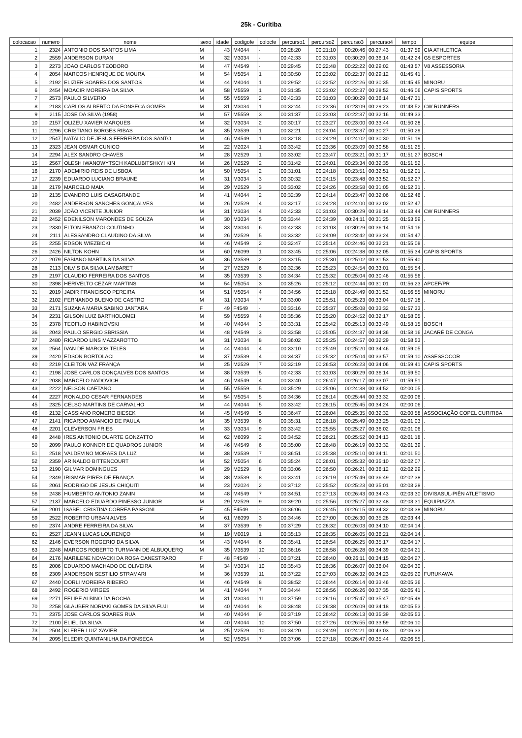25k - Curitiba
| colocacao | numero | nome | sexo | idade | codigofe | colocfe | percurso1 | percurso2 | percurso3 | percurso4 | tempo | equipe |
| --- | --- | --- | --- | --- | --- | --- | --- | --- | --- | --- | --- | --- |
| 1 | 2324 | ANTONIO DOS SANTOS LIMA | M | 43 | M4044 | - | 00:28:20 | 00:21:10 | 00:20:46 | 00:27:43 | 01:37:59 | CIA ATHLETICA |
| 2 | 2559 | ANDERSON DURAN | M | 32 | M3034 | - | 00:42:33 | 00:31:03 | 00:30:29 | 00:36:14 | 01:42:24 | G5 ESPORTES |
| 3 | 2273 | JOAO CARLOS TEODORO | M | 47 | M4549 | - | 00:29:45 | 00:22:48 | 00:22:22 | 00:29:02 | 01:43:57 | V8 ASSESSORIA |
| 4 | 2054 | MARCOS HENRIQUE DE MOURA | M | 54 | M5054 | 1 | 00:30:50 | 00:23:02 | 00:22:37 | 00:29:12 | 01:45:41 | . |
| 5 | 2192 | ELIZIER SOARES DOS SANTOS | M | 44 | M4044 | 1 | 00:29:52 | 00:22:52 | 00:22:26 | 00:30:35 | 01:45:45 | MINORU |
| 6 | 2454 | MOACIR MOREIRA DA SILVA | M | 58 | M5559 | 1 | 00:31:35 | 00:23:02 | 00:22:37 | 00:28:52 | 01:46:06 | CAPIS SPORTS |
| 7 | 2573 | PAULO SILVERIO | M | 55 | M5559 | 2 | 00:42:33 | 00:31:03 | 00:30:29 | 00:36:14 | 01:47:31 | . |
| 8 | 2183 | CARLOS ALBERTO DA FONSECA GOMES | M | 31 | M3034 | 1 | 00:32:44 | 00:23:36 | 00:23:09 | 00:29:23 | 01:48:52 | CW RUNNERS |
| 9 | 2115 | JOSE DA SILVA (1958) | M | 57 | M5559 | 3 | 00:31:37 | 00:23:03 | 00:22:37 | 00:32:16 | 01:49:33 | . |
| 10 | 2157 | OLIZEU XAVIER MARQUES | M | 32 | M3034 | 2 | 00:30:17 | 00:23:27 | 00:23:00 | 00:33:44 | 01:50:28 | . |
| 11 | 2296 | CRISTIANO BORGES RIBAS | M | 35 | M3539 | 1 | 00:32:21 | 00:24:04 | 00:23:37 | 00:30:27 | 01:50:29 | . |
| 12 | 2547 | NATALIO DE JESUS FERREIRA DOS SANTO | M | 46 | M4549 | 1 | 00:32:18 | 00:24:29 | 00:24:02 | 00:30:30 | 01:51:19 | . |
| 13 | 2323 | JEAN OSMAR CUNICO | M | 22 | M2024 | 1 | 00:33:42 | 00:23:36 | 00:23:09 | 00:30:58 | 01:51:25 | . |
| 14 | 2294 | ALEX SANDRO CHAVES | M | 28 | M2529 | 1 | 00:33:02 | 00:23:47 | 00:23:21 | 00:31:17 | 01:51:27 | BOSCH |
| 15 | 2567 | OLESH IWANOWYTSCH KADLUBITSHKYI KIN | M | 26 | M2529 | 2 | 00:31:42 | 00:24:01 | 00:23:34 | 00:32:35 | 01:51:52 | . |
| 16 | 2170 | ADEMIRIO REIS DE LISBOA | M | 50 | M5054 | 2 | 00:31:01 | 00:24:18 | 00:23:51 | 00:32:51 | 01:52:01 | . |
| 17 | 2239 | EDUARDO LUCIANO BRAUNE | M | 31 | M3034 | 3 | 00:30:32 | 00:24:15 | 00:23:48 | 00:33:52 | 01:52:27 | . |
| 18 | 2179 | MARCELO MAIA | M | 29 | M2529 | 3 | 00:33:02 | 00:24:26 | 00:23:58 | 00:31:05 | 01:52:31 | . |
| 19 | 2135 | EVANDRO LUIS CASAGRANDE | M | 41 | M4044 | 2 | 00:32:39 | 00:24:14 | 00:23:47 | 00:32:06 | 01:52:46 | . |
| 20 | 2482 | ANDERSON SANCHES GONÇALVES | M | 26 | M2529 | 4 | 00:32:17 | 00:24:28 | 00:24:00 | 00:32:02 | 01:52:47 | . |
| 21 | 2039 | JOÃO VICENTE JUNIOR | M | 31 | M3034 | 4 | 00:42:33 | 00:31:03 | 00:30:29 | 00:36:14 | 01:53:44 | CW RUNNERS |
| 22 | 2452 | EDENILSON MARONDES DE SOUZA | M | 30 | M3034 | 5 | 00:33:44 | 00:24:39 | 00:24:11 | 00:31:25 | 01:53:59 | . |
| 23 | 2330 | ELTON FRANZOI COUTINHO | M | 33 | M3034 | 6 | 00:42:33 | 00:31:03 | 00:30:29 | 00:36:14 | 01:54:16 | . |
| 24 | 2111 | ALESSANDRO CLAUDINO DA SILVA | M | 26 | M2529 | 5 | 00:33:32 | 00:24:09 | 00:23:42 | 00:33:24 | 01:54:47 | . |
| 25 | 2255 | EDSON WIEZBICKI | M | 46 | M4549 | 2 | 00:32:47 | 00:25:14 | 00:24:46 | 00:32:21 | 01:55:08 | . |
| 26 | 2426 | NILTON KOHN | M | 60 | M6099 | 1 | 00:33:45 | 00:25:06 | 00:24:38 | 00:32:05 | 01:55:34 | CAPIS SPORTS |
| 27 | 2079 | FABIANO MARTINS DA SILVA | M | 36 | M3539 | 2 | 00:33:15 | 00:25:30 | 00:25:02 | 00:31:53 | 01:55:40 | . |
| 28 | 2113 | DILVIS DA SILVA LAMBARET | M | 27 | M2529 | 6 | 00:32:36 | 00:25:23 | 00:24:54 | 00:33:01 | 01:55:54 | . |
| 29 | 2197 | CLAUDIO FERREIRA DOS SANTOS | M | 35 | M3539 | 3 | 00:34:34 | 00:25:32 | 00:25:04 | 00:30:46 | 01:55:56 | . |
| 30 | 2398 | HERIVELTO CEZAR MARTINS | M | 54 | M5054 | 3 | 00:35:26 | 00:25:12 | 00:24:44 | 00:31:01 | 01:56:23 | APCEF/PR |
| 31 | 2019 | JADIR FRANCISCO PEREIRA | M | 51 | M5054 | 4 | 00:34:56 | 00:25:18 | 00:24:49 | 00:31:52 | 01:56:55 | MINORU |
| 32 | 2102 | FERNANDO BUENO DE CASTRO | M | 31 | M3034 | 7 | 00:33:00 | 00:25:51 | 00:25:23 | 00:33:04 | 01:57:18 | . |
| 33 | 2171 | SUZANA MARIA SABINO JANTARA | F | 49 | F4549 | - | 00:33:16 | 00:25:37 | 00:25:08 | 00:33:32 | 01:57:33 | . |
| 34 | 2231 | GILSON LUIZ BARTHOLOMEI | M | 59 | M5559 | 4 | 00:35:36 | 00:25:20 | 00:24:52 | 00:32:17 | 01:58:05 | . |
| 35 | 2378 | TEOFILO HABINOVSKI | M | 40 | M4044 | 3 | 00:33:31 | 00:25:42 | 00:25:13 | 00:33:49 | 01:58:15 | BOSCH |
| 36 | 2043 | PAULO SERGIO SBRISSIA | M | 48 | M4549 | 3 | 00:33:58 | 00:25:05 | 00:24:37 | 00:34:36 | 01:58:16 | JACARÉ DE CONGA |
| 37 | 2480 | RICARDO LINS MAZZAROTTO | M | 31 | M3034 | 8 | 00:36:02 | 00:25:25 | 00:24:57 | 00:32:29 | 01:58:53 | . |
| 38 | 2564 | IVAN DE MARCOS TELES | M | 44 | M4044 | 4 | 00:33:10 | 00:25:49 | 00:25:20 | 00:34:46 | 01:59:05 | . |
| 39 | 2420 | EDSON BORTOLACI | M | 37 | M3539 | 4 | 00:34:37 | 00:25:32 | 00:25:04 | 00:33:57 | 01:59:10 | ASSESSOCOR |
| 40 | 2219 | CLEITON VAZ FRANÇA | M | 25 | M2529 | 7 | 00:32:19 | 00:26:53 | 00:26:23 | 00:34:06 | 01:59:41 | CAPIS SPORTS |
| 41 | 2198 | JOSE CARLOS GONÇALVES DOS SANTOS | M | 38 | M3539 | 5 | 00:42:33 | 00:31:03 | 00:30:29 | 00:36:14 | 01:59:50 | . |
| 42 | 2038 | MARCELO NADOVICH | M | 46 | M4549 | 4 | 00:33:40 | 00:26:47 | 00:26:17 | 00:33:07 | 01:59:51 | . |
| 43 | 2222 | NELSON CAETANO | M | 55 | M5559 | 5 | 00:35:29 | 00:25:06 | 00:24:38 | 00:34:52 | 02:00:05 | . |
| 44 | 2227 | RONALDO CESAR FERNANDES | M | 54 | M5054 | 5 | 00:34:36 | 00:26:14 | 00:25:44 | 00:33:32 | 02:00:06 | . |
| 45 | 2325 | CELSO MARTINS DE CARVALHO | M | 44 | M4044 | 5 | 00:33:42 | 00:26:15 | 00:25:45 | 00:34:24 | 02:00:06 | . |
| 46 | 2132 | CASSIANO ROMERO BIESEK | M | 45 | M4549 | 5 | 00:36:47 | 00:26:04 | 00:25:35 | 00:32:32 | 02:00:58 | ASSOCIAÇÃO COPEL CURITIBA |
| 47 | 2141 | RICARDO AMANCIO DE PAULA | M | 35 | M3539 | 6 | 00:35:31 | 00:26:18 | 00:25:49 | 00:33:25 | 02:01:03 | . |
| 48 | 2201 | CLEVERSON FRIES | M | 33 | M3034 | 9 | 00:33:42 | 00:25:55 | 00:25:27 | 00:36:02 | 02:01:06 | . |
| 49 | 2448 | IRES ANTONIO DUARTE GONZATTO | M | 62 | M6099 | 2 | 00:34:52 | 00:26:21 | 00:25:52 | 00:34:13 | 02:01:18 | . |
| 50 | 2099 | PAULO KONNOR DE QUADROS JUNIOR | M | 46 | M4549 | 6 | 00:35:00 | 00:26:48 | 00:26:19 | 00:33:32 | 02:01:39 | . |
| 51 | 2518 | VALDEVINO MORAES DA LUZ | M | 38 | M3539 | 7 | 00:36:51 | 00:25:38 | 00:25:10 | 00:34:11 | 02:01:50 | . |
| 52 | 2359 | ARINALDO BITTENCOURT | M | 52 | M5054 | 6 | 00:35:24 | 00:26:01 | 00:25:32 | 00:35:10 | 02:02:07 | . |
| 53 | 2190 | GILMAR DOMINGUES | M | 29 | M2529 | 8 | 00:33:06 | 00:26:50 | 00:26:21 | 00:36:12 | 02:02:29 | . |
| 54 | 2349 | IRISMAR PIRES DE FRANÇA | M | 38 | M3539 | 8 | 00:33:41 | 00:26:19 | 00:25:49 | 00:36:49 | 02:02:38 | . |
| 55 | 2061 | RODRIGO DE JESUS CHIQUITI | M | 23 | M2024 | 2 | 00:37:12 | 00:25:52 | 00:25:23 | 00:35:01 | 02:03:28 | . |
| 56 | 2438 | HUMBERTO ANTONIO ZANIN | M | 48 | M4549 | 7 | 00:34:51 | 00:27:13 | 00:26:43 | 00:34:43 | 02:03:30 | DIVISASUL-PIÊN ATLETISMO |
| 57 | 2137 | MARCELO EDUARDO PINESSO JUNIOR | M | 29 | M2529 | 9 | 00:39:20 | 00:25:56 | 00:25:27 | 00:32:48 | 02:03:31 | EQUIPIAZZA |
| 58 | 2001 | ISABEL CRISTINA CORREA PASSONI | F | 45 | F4549 | - | 00:36:06 | 00:26:45 | 00:26:15 | 00:34:32 | 02:03:38 | MINORU |
| 59 | 2522 | ROBERTO URBAN ALVES | M | 61 | M6099 | 3 | 00:34:46 | 00:27:00 | 00:26:30 | 00:35:28 | 02:03:44 | . |
| 60 | 2374 | ANDRE FERREIRA DA SILVA | M | 37 | M3539 | 9 | 00:37:29 | 00:26:32 | 00:26:03 | 00:34:10 | 02:04:14 | . |
| 61 | 2527 | JEANN LUCAS LOURENÇO | M | 19 | M0019 | 1 | 00:35:13 | 00:26:35 | 00:26:05 | 00:36:21 | 02:04:14 | . |
| 62 | 2146 | EVERSON ROGERIO DA SILVA | M | 43 | M4044 | 6 | 00:35:41 | 00:26:54 | 00:26:25 | 00:35:17 | 02:04:17 | . |
| 63 | 2248 | MARCOS ROBERTO TURMANN DE ALBUQUERQ | M | 35 | M3539 | 10 | 00:36:16 | 00:26:58 | 00:26:28 | 00:34:39 | 02:04:21 | . |
| 64 | 2176 | MARILENE NOVACKI DA ROSA CANESTRARO | F | 48 | F4549 | - | 00:37:21 | 00:26:40 | 00:26:11 | 00:34:15 | 02:04:27 | . |
| 65 | 2006 | EDUARDO MACHADO DE OLIVEIRA | M | 34 | M3034 | 10 | 00:35:43 | 00:26:36 | 00:26:07 | 00:36:04 | 02:04:30 | . |
| 66 | 2309 | ANDERSON SESTILIO STRAMARI | M | 36 | M3539 | 11 | 00:37:22 | 00:27:03 | 00:26:32 | 00:34:23 | 02:05:20 | FURUKAWA |
| 67 | 2440 | DORLI MOREIRA RIBEIRO | M | 46 | M4549 | 8 | 00:38:52 | 00:26:44 | 00:26:14 | 00:33:46 | 02:05:36 | . |
| 68 | 2492 | ROGERIO VIRGES | M | 41 | M4044 | 7 | 00:34:44 | 00:26:56 | 00:26:26 | 00:37:35 | 02:05:41 | . |
| 69 | 2271 | FELIPE ALBINO DA ROCHA | M | 31 | M3034 | 11 | 00:37:59 | 00:26:16 | 00:25:47 | 00:35:47 | 02:05:49 | . |
| 70 | 2258 | GLAUBER NORIAKI GOMES DA SILVA FUJI | M | 40 | M4044 | 8 | 00:38:48 | 00:26:38 | 00:26:09 | 00:34:18 | 02:05:53 | . |
| 71 | 2375 | JOSE CARLOS SOARES RUA | M | 40 | M4044 | 9 | 00:37:19 | 00:26:42 | 00:26:13 | 00:35:39 | 02:05:53 | . |
| 72 | 2100 | ELIEL DA SILVA | M | 40 | M4044 | 10 | 00:37:50 | 00:27:26 | 00:26:55 | 00:33:59 | 02:06:10 | . |
| 73 | 2504 | KLEBER LUIZ XAVIER | M | 25 | M2529 | 10 | 00:34:20 | 00:24:49 | 00:24:21 | 00:43:03 | 02:06:33 | . |
| 74 | 2095 | ELEDIR QUINTANILHA DA FONSECA | M | 52 | M5054 | 7 | 00:37:06 | 00:27:18 | 00:26:47 | 00:35:44 | 02:06:55 | . |